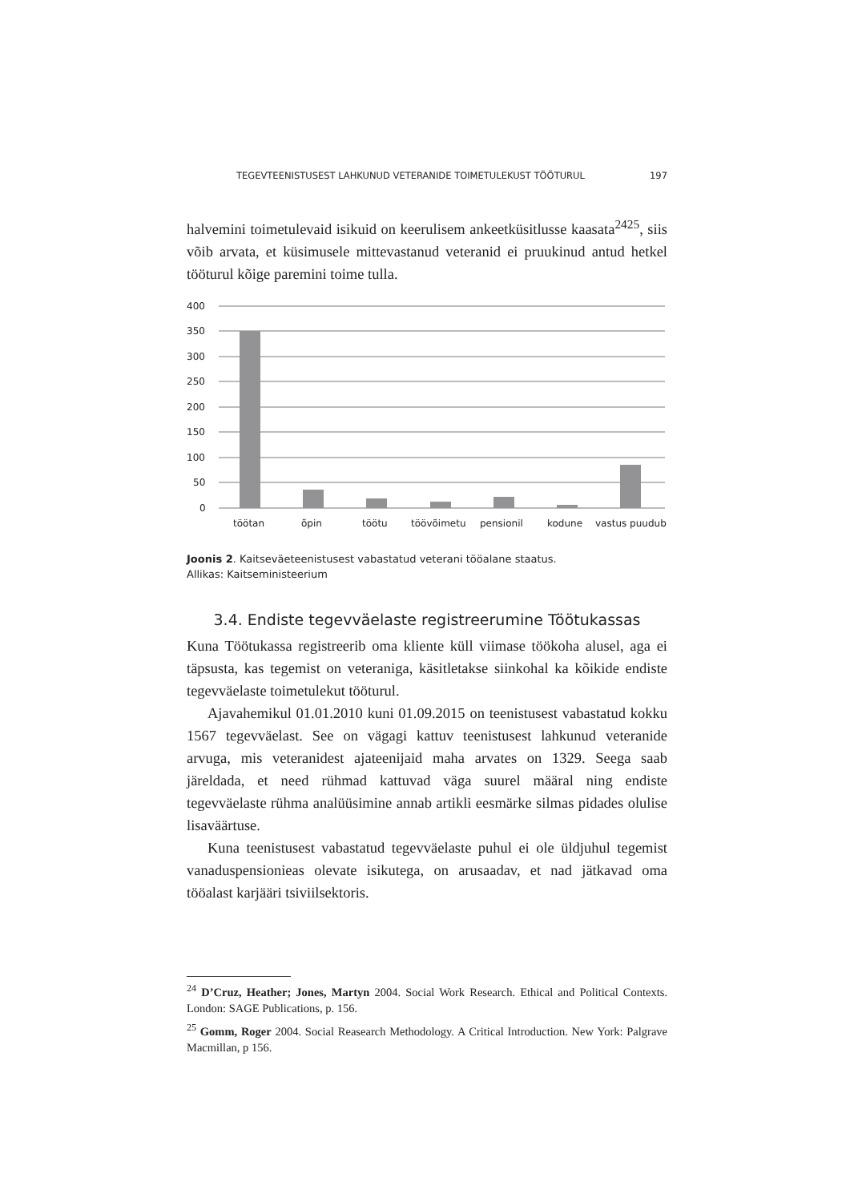TEGEVTEENISTUSEST LAHKUNUD VETERANIDE TOIMETULEKUST TÖÖTURUL 197
halvemini toimetulevaid isikuid on keerulisem ankeetküsitlusse kaasata<sup>2425</sup>, siis võib arvata, et küsimusele mittevastanud veteranid ei pruukinud antud hetkel tööturul kõige paremini toime tulla.
400
350
300
250
200
150
100
50
0
töötan
õpin
töötu
töövõimetu
pensionil
kodune
vastus puudub
Joonis 2. Kaitseväeteenistusest vabastatud veterani tööalane staatus.
Allikas: Kaitseministeerium
3.4. Endiste tegevväelaste registreerumine Töötukassas
Kuna Töötukassa registreerib oma kliente küll viimase töökoha alusel, aga ei täpsusta, kas tegemist on veteraniga, käsitletakse siinkohal ka kõikide endiste tegevväelaste toimetulekut tööturul.
Ajavahemikul 01.01.2010 kuni 01.09.2015 on teenistusest vabastatud kokku 1567 tegevväelast. See on vägagi kattuv teenistusest lahkunud veteranide arvuga, mis veteranidest ajateenijaid maha arvates on 1329. Seega saab järeldada, et need rühmad kattuvad väga suurel määral ning endiste tegevväelaste rühma analüüsimine annab artikli eesmärke silmas pidades olulise lisaväärtuse.
Kuna teenistusest vabastatud tegevväelaste puhul ei ole üldjuhul tegemist vanaduspensionieas olevate isikutega, on arusaadav, et nad jätkavad oma tööalast karjääri tsiviilsektoris.
<sup>24</sup> D’Cruz, Heather; Jones, Martyn 2004. Social Work Research. Ethical and Political Contexts. London: SAGE Publications, p. 156.
<sup>25</sup> Gomm, Roger 2004. Social Reasearch Methodology. A Critical Introduction. New York: Palgrave Macmillan, p 156.